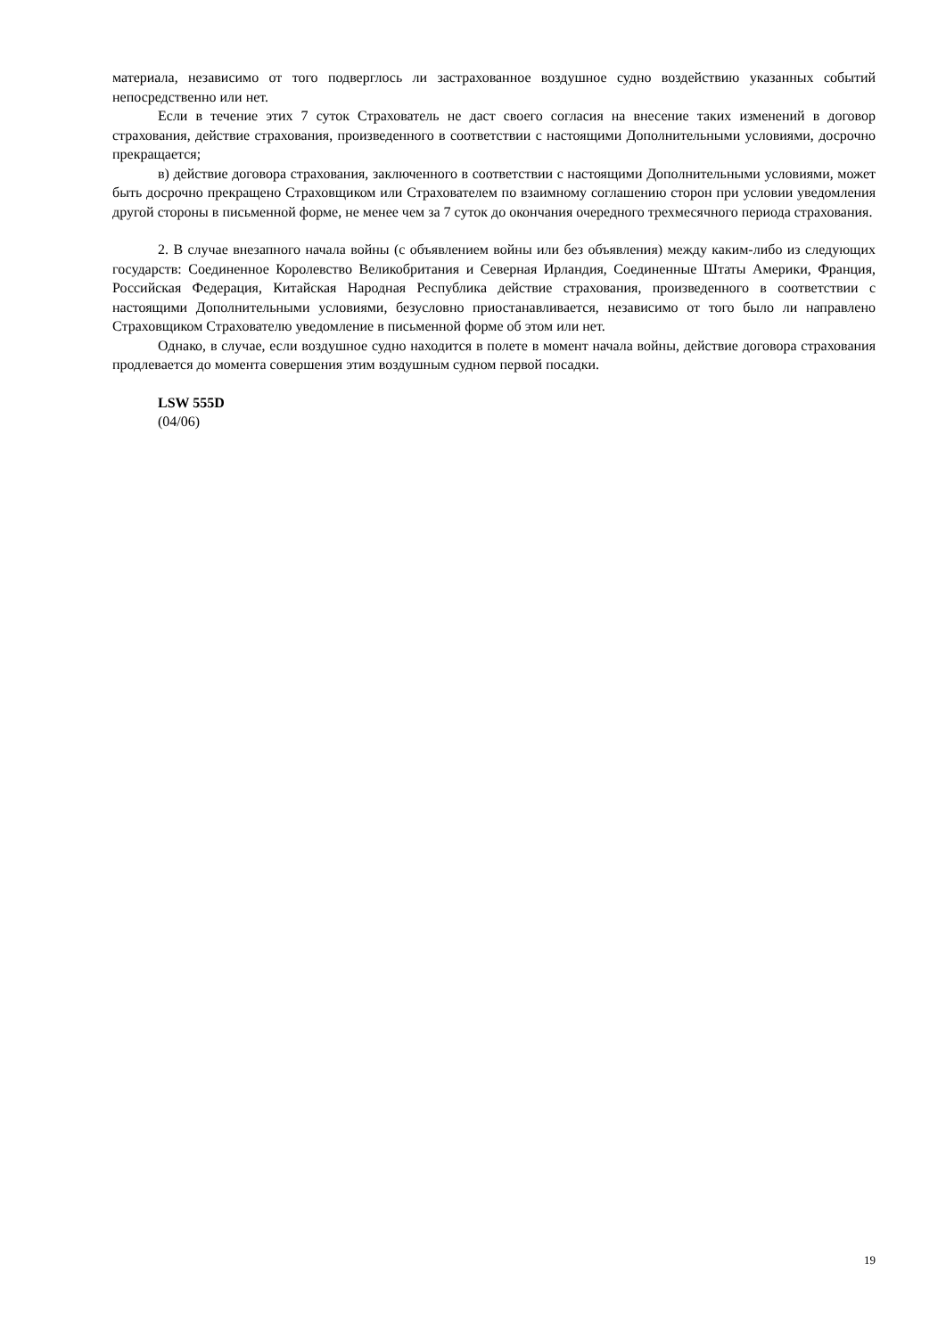материала, независимо от того подверглось ли застрахованное воздушное судно воздействию указанных событий непосредственно или нет.
Если в течение этих 7 суток Страхователь не даст своего согласия на внесение таких изменений в договор страхования, действие страхования, произведенного в соответствии с настоящими Дополнительными условиями, досрочно прекращается;
в) действие договора страхования, заключенного в соответствии с настоящими Дополнительными условиями, может быть досрочно прекращено Страховщиком или Страхователем по взаимному соглашению сторон при условии уведомления другой стороны в письменной форме, не менее чем за 7 суток до окончания очередного трехмесячного периода страхования.
2. В случае внезапного начала войны (с объявлением войны или без объявления) между каким-либо из следующих государств: Соединенное Королевство Великобритания и Северная Ирландия, Соединенные Штаты Америки, Франция, Российская Федерация, Китайская Народная Республика действие страхования, произведенного в соответствии с настоящими Дополнительными условиями, безусловно приостанавливается, независимо от того было ли направлено Страховщиком Страхователю уведомление в письменной форме об этом или нет.
Однако, в случае, если воздушное судно находится в полете в момент начала войны, действие договора страхования продлевается до момента совершения этим воздушным судном первой посадки.
LSW 555D
(04/06)
19